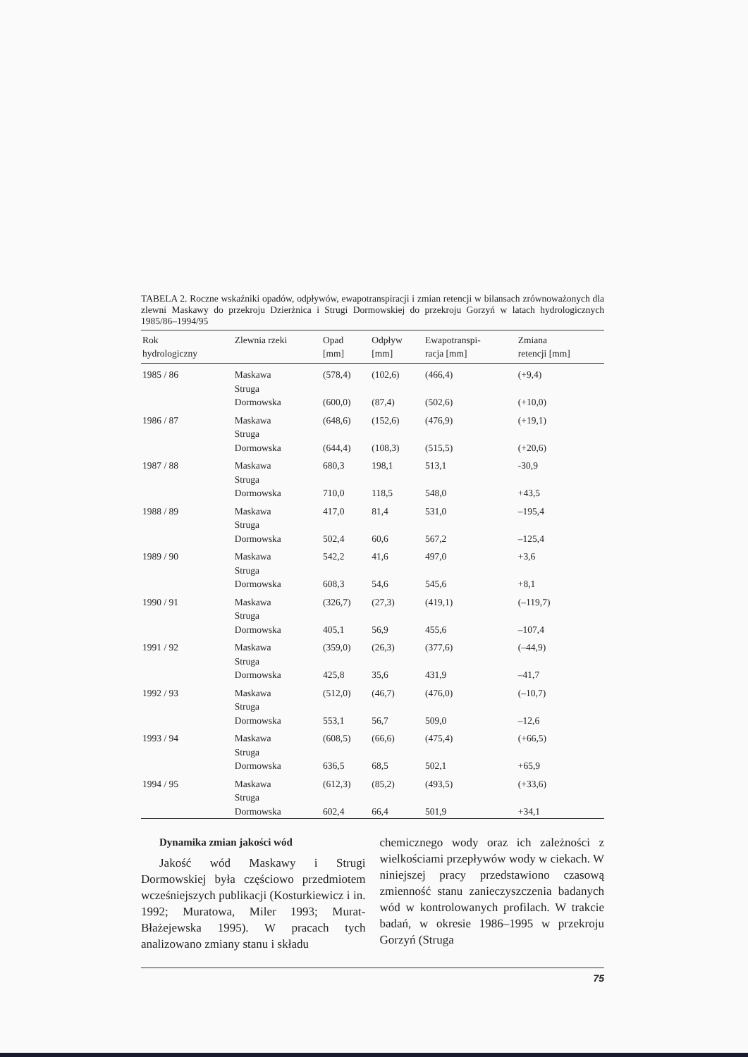TABELA 2. Roczne wskaźniki opadów, odpływów, ewapotranspiracji i zmian retencji w bilansach zrównoważonych dla zlewni Maskawy do przekroju Dzierżnica i Strugi Dormowskiej do przekroju Gorzyń w latach hydrologicznych 1985/86–1994/95
| Rok hydrologiczny | Zlewnia rzeki | Opad [mm] | Odpływ [mm] | Ewapotranspi- racja [mm] | Zmiana retencji [mm] |
| --- | --- | --- | --- | --- | --- |
| 1985 / 86 | Maskawa | (578,4) | (102,6) | (466,4) | (+9,4) |
| | Struga Dormowska | (600,0) | (87,4) | (502,6) | (+10,0) |
| 1986 / 87 | Maskawa | (648,6) | (152,6) | (476,9) | (+19,1) |
| | Struga Dormowska | (644,4) | (108,3) | (515,5) | (+20,6) |
| 1987 / 88 | Maskawa | 680,3 | 198,1 | 513,1 | -30,9 |
| | Struga Dormowska | 710,0 | 118,5 | 548,0 | +43,5 |
| 1988 / 89 | Maskawa | 417,0 | 81,4 | 531,0 | –195,4 |
| | Struga Dormowska | 502,4 | 60,6 | 567,2 | –125,4 |
| 1989 / 90 | Maskawa | 542,2 | 41,6 | 497,0 | +3,6 |
| | Struga Dormowska | 608,3 | 54,6 | 545,6 | +8,1 |
| 1990 / 91 | Maskawa | (326,7) | (27,3) | (419,1) | (–119,7) |
| | Struga Dormowska | 405,1 | 56,9 | 455,6 | –107,4 |
| 1991 / 92 | Maskawa | (359,0) | (26,3) | (377,6) | (–44,9) |
| | Struga Dormowska | 425,8 | 35,6 | 431,9 | –41,7 |
| 1992 / 93 | Maskawa | (512,0) | (46,7) | (476,0) | (–10,7) |
| | Struga Dormowska | 553,1 | 56,7 | 509,0 | –12,6 |
| 1993 / 94 | Maskawa | (608,5) | (66,6) | (475,4) | (+66,5) |
| | Struga Dormowska | 636,5 | 68,5 | 502,1 | +65,9 |
| 1994 / 95 | Maskawa | (612,3) | (85,2) | (493,5) | (+33,6) |
| | Struga Dormowska | 602,4 | 66,4 | 501,9 | +34,1 |
Dynamika zmian jakości wód
Jakość wód Maskawy i Strugi Dormowskiej była częściowo przedmiotem wcześniejszych publikacji (Kosturkiewicz i in. 1992; Muratowa, Miler 1993; Murat-Błażejewska 1995). W pracach tych analizowano zmiany stanu i składu
chemicznego wody oraz ich zależności z wielkościami przepływów wody w ciekach. W niniejszej pracy przedstawiono czasową zmienność stanu zanieczyszczenia badanych wód w kontrolowanych profilach. W trakcie badań, w okresie 1986–1995 w przekroju Gorzyń (Struga
75